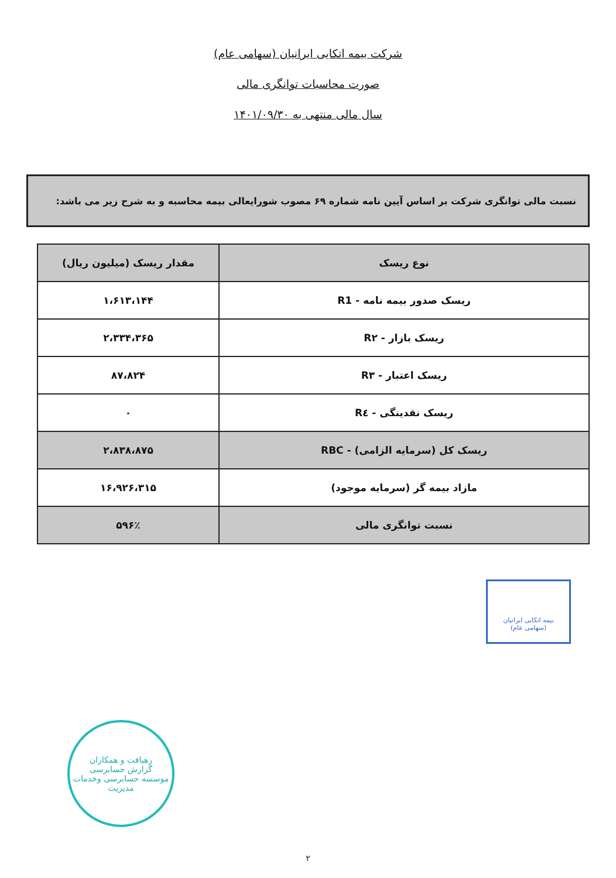شرکت بیمه اتکایی ایرانیان (سهامی عام)
صورت محاسبات توانگری مالی
سال مالی منتهی به ۱۴۰۱/۰۹/۳۰
نسبت مالی توانگری شرکت بر اساس آیین نامه شماره ۶۹ مصوب شورایعالی بیمه محاسبه و به شرح زیر می باشد:
| نوع ریسک | مقدار ریسک (میلیون ریال) |
| --- | --- |
| ریسک صدور بیمه نامه - R1 | ۱،۶۱۳،۱۴۴ |
| ریسک بازار - R۲ | ۲،۳۳۴،۳۶۵ |
| ریسک اعتبار - R۳ | ۸۷،۸۲۴ |
| ریسک نقدینگی - R٤ | ۰ |
| ریسک کل (سرمایه الزامی) - RBC | ۲،۸۳۸،۸۷۵ |
| مازاد بیمه گر (سرمایه موجود) | ۱۶،۹۲۶،۳۱۵ |
| نسبت توانگری مالی | ۵۹۶٪ |
بیمه اتکایی ایرانیان
(سهامی عام)
رهیافت و همکاران
گزارش حسابرسی
موسسه حسابرسی وخدمات مدیریت
۲